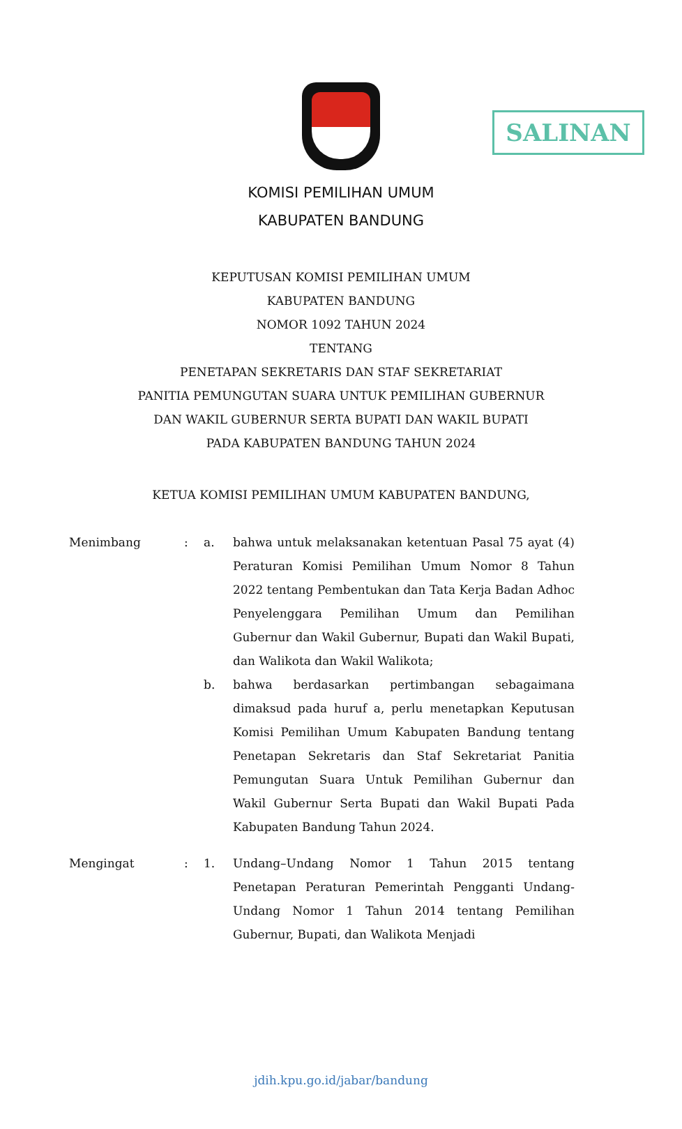SALINAN
KOMISI PEMILIHAN UMUM
KABUPATEN BANDUNG
KEPUTUSAN KOMISI PEMILIHAN UMUM
KABUPATEN BANDUNG
NOMOR 1092 TAHUN 2024
TENTANG
PENETAPAN SEKRETARIS DAN STAF SEKRETARIAT
PANITIA PEMUNGUTAN SUARA UNTUK PEMILIHAN GUBERNUR
DAN WAKIL GUBERNUR SERTA BUPATI DAN WAKIL BUPATI
PADA KABUPATEN BANDUNG TAHUN 2024
KETUA KOMISI PEMILIHAN UMUM KABUPATEN BANDUNG,
Menimbang : a. bahwa untuk melaksanakan ketentuan Pasal 75 ayat (4) Peraturan Komisi Pemilihan Umum Nomor 8 Tahun 2022 tentang Pembentukan dan Tata Kerja Badan Adhoc Penyelenggara Pemilihan Umum dan Pemilihan Gubernur dan Wakil Gubernur, Bupati dan Wakil Bupati, dan Walikota dan Wakil Walikota;
b. bahwa berdasarkan pertimbangan sebagaimana dimaksud pada huruf a, perlu menetapkan Keputusan Komisi Pemilihan Umum Kabupaten Bandung tentang Penetapan Sekretaris dan Staf Sekretariat Panitia Pemungutan Suara Untuk Pemilihan Gubernur dan Wakil Gubernur Serta Bupati dan Wakil Bupati Pada Kabupaten Bandung Tahun 2024.
Mengingat : 1. Undang–Undang Nomor 1 Tahun 2015 tentang Penetapan Peraturan Pemerintah Pengganti Undang-Undang Nomor 1 Tahun 2014 tentang Pemilihan Gubernur, Bupati, dan Walikota Menjadi
jdih.kpu.go.id/jabar/bandung